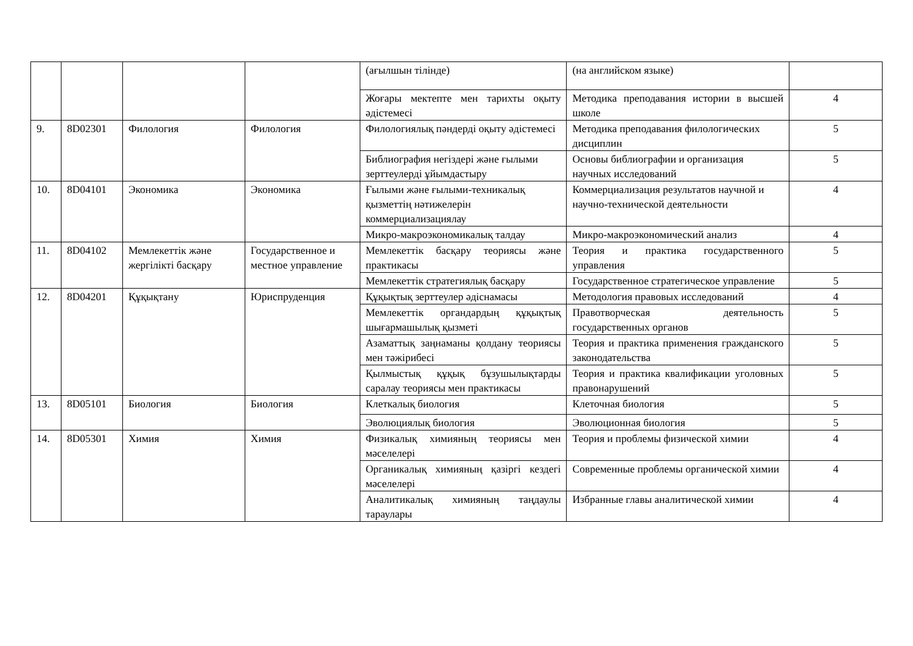| | | | | (ағылшын тілінде) | (на английском языке) | |
| | | | | Жоғары мектепте мен тарихты оқыту әдістемесі | Методика преподавания истории в высшей школе | 4 |
| 9. | 8D02301 | Филология | Филология | Филологиялық пәндерді оқыту әдістемесі | Методика преподавания филологических дисциплин | 5 |
| | | | | Библиография негіздері және ғылыми зерттеулерді ұйымдастыру | Основы библиографии и организация научных исследований | 5 |
| 10. | 8D04101 | Экономика | Экономика | Ғылыми және ғылыми-техникалық қызметтің нәтижелерін коммерциализациялау | Коммерциализация результатов научной и научно-технической деятельности | 4 |
| | | | | Микро-макроэкономикалық талдау | Микро-макроэкономический анализ | 4 |
| 11. | 8D04102 | Мемлекеттік және жергілікті басқару | Государственное и местное управление | Мемлекеттік басқару теориясы және практикасы | Теория и практика государственного управления | 5 |
| | | | | Мемлекеттік стратегиялық басқару | Государственное стратегическое управление | 5 |
| 12. | 8D04201 | Құқықтану | Юриспруденция | Құқықтық зерттеулер әдіснамасы | Методология правовых исследований | 4 |
| | | | | Мемлекеттік органдардың құқықтық шығармашылық қызметі | Правотворческая деятельность государственных органов | 5 |
| | | | | Азаматтық заңнаманы қолдану теориясы мен тәжірибесі | Теория и практика применения гражданского законодательства | 5 |
| | | | | Қылмыстық құқық бұзушылықтарды саралау теориясы мен практикасы | Теория и практика квалификации уголовных правонарушений | 5 |
| 13. | 8D05101 | Биология | Биология | Клеткалық биология | Клеточная биология | 5 |
| | | | | Эволюциялық биология | Эволюционная биология | 5 |
| 14. | 8D05301 | Химия | Химия | Физикалық химияның теориясы мен мәселелері | Теория и проблемы физической химии | 4 |
| | | | | Органикалық химияның қазіргі кездегі мәселелері | Современные проблемы органической химии | 4 |
| | | | | Аналитикалық химияның таңдаулы тараулары | Избранные главы аналитической химии | 4 |